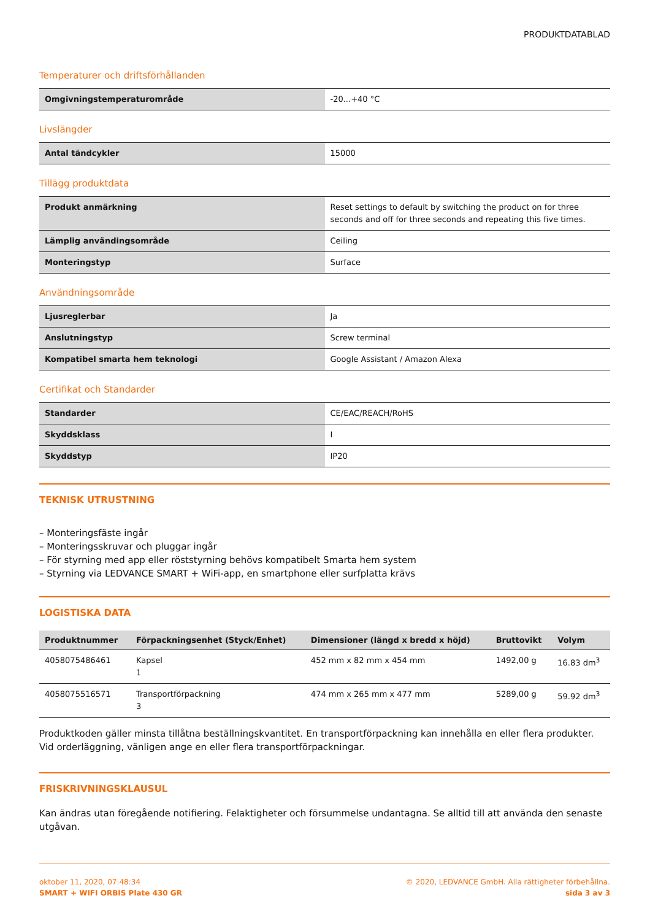PRODUKTDATABLAD
Temperaturer och driftsförhållanden
| Omgivningstemperaturområde | -20...+40 °C |
Livslängder
| Antal tändcykler | 15000 |
Tillägg produktdata
| Produkt anmärkning | Reset settings to default by switching the product on for three seconds and off for three seconds and repeating this five times. |
| Lämplig användingsområde | Ceiling |
| Monteringstyp | Surface |
Användningsområde
| Ljusreglerbar | Ja |
| Anslutningstyp | Screw terminal |
| Kompatibel smarta hem teknologi | Google Assistant / Amazon Alexa |
Certifikat och Standarder
| Standarder | CE/EAC/REACH/RoHS |
| Skyddsklass | I |
| Skyddstyp | IP20 |
TEKNISK UTRUSTNING
– Monteringsfäste ingår
– Monteringsskruvar och pluggar ingår
– För styrning med app eller röststyrning behövs kompatibelt Smarta hem system
– Styrning via LEDVANCE SMART + WiFi-app, en smartphone eller surfplatta krävs
LOGISTISKA DATA
| Produktnummer | Förpackningsenhet (Styck/Enhet) | Dimensioner (längd x bredd x höjd) | Bruttovikt | Volym |
| --- | --- | --- | --- | --- |
| 4058075486461 | Kapsel 1 | 452 mm x 82 mm x 454 mm | 1492,00 g | 16.83 dm<sup>3</sup> |
| 4058075516571 | Transportförpackning 3 | 474 mm x 265 mm x 477 mm | 5289,00 g | 59.92 dm<sup>3</sup> |
Produktkoden gäller minsta tillåtna beställningskvantitet. En transportförpackning kan innehålla en eller flera produkter. Vid orderläggning, vänligen ange en eller flera transportförpackningar.
FRISKRIVNINGSKLAUSUL
Kan ändras utan föregående notifiering. Felaktigheter och försummelse undantagna. Se alltid till att använda den senaste utgåvan.
oktober 11, 2020, 07:48:34
SMART + WIFI ORBIS Plate 430 GR
© 2020, LEDVANCE GmbH. Alla rättigheter förbehållna.
sida 3 av 3